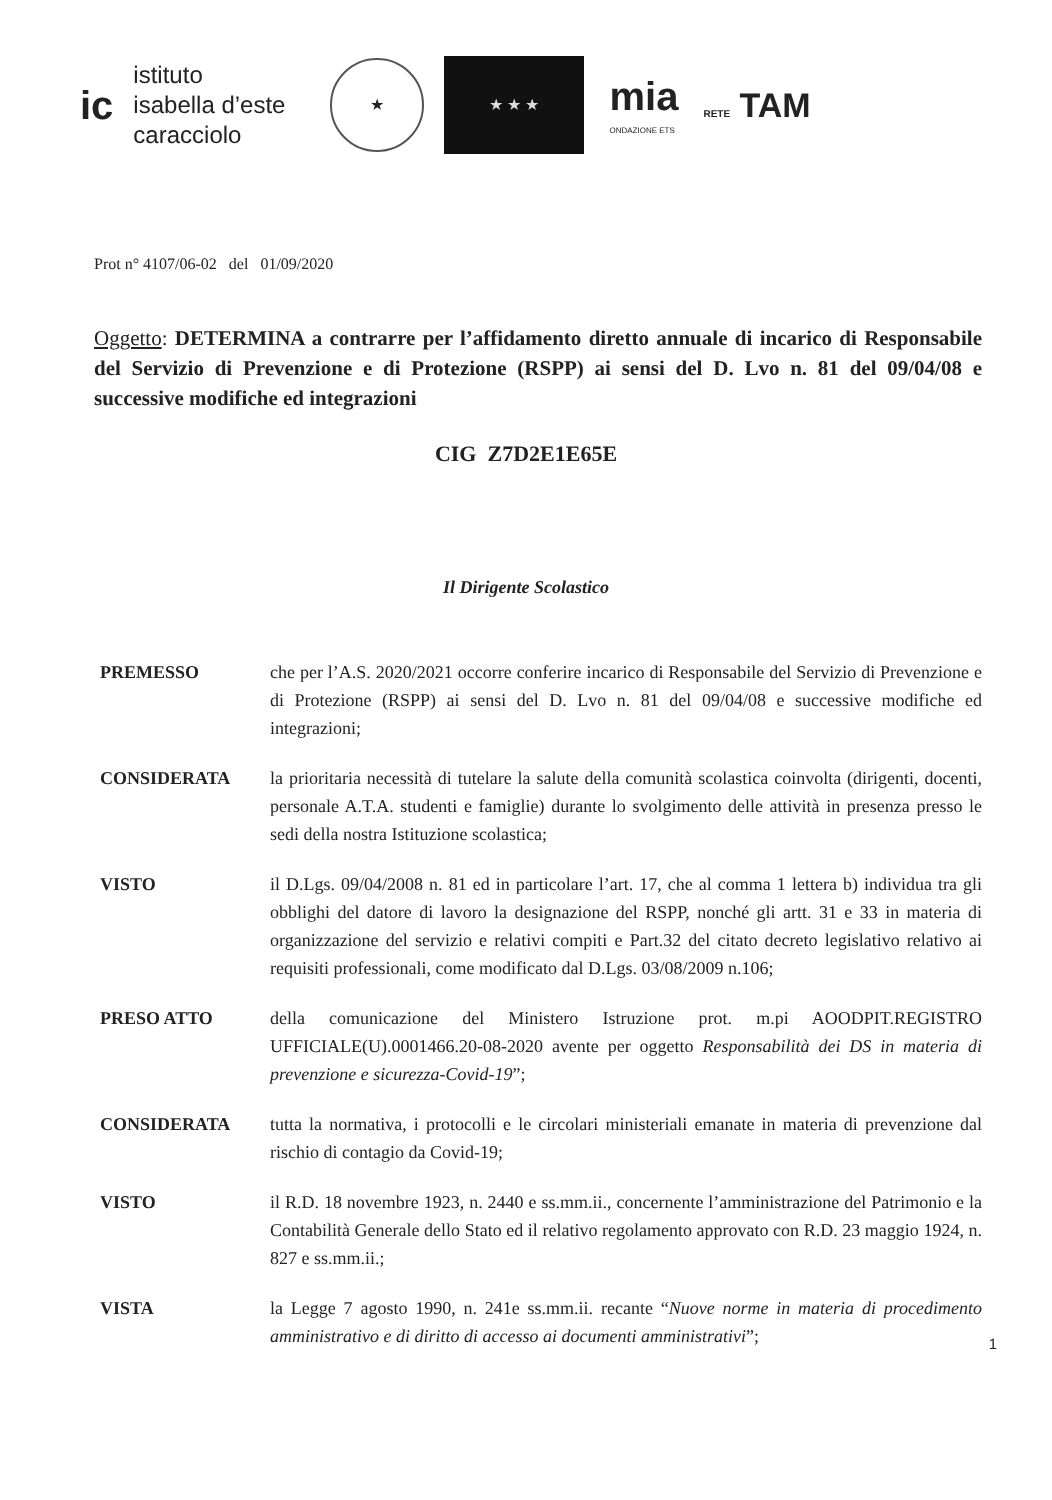ic
istituto
isabella d’este
caracciolo
★
★ ★ ★
mia
ONDAZIONE ETS
RETE TAM
Prot n° 4107/06-02 del 01/09/2020
Oggetto: DETERMINA a contrarre per l’affidamento diretto annuale di incarico di Responsabile del Servizio di Prevenzione e di Protezione (RSPP) ai sensi del D. Lvo n. 81 del 09/04/08 e successive modifiche ed integrazioni
CIG Z7D2E1E65E
Il Dirigente Scolastico
PREMESSO che per l’A.S. 2020/2021 occorre conferire incarico di Responsabile del Servizio di Prevenzione e di Protezione (RSPP) ai sensi del D. Lvo n. 81 del 09/04/08 e successive modifiche ed integrazioni;
CONSIDERATA la prioritaria necessità di tutelare la salute della comunità scolastica coinvolta (dirigenti, docenti, personale A.T.A. studenti e famiglie) durante lo svolgimento delle attività in presenza presso le sedi della nostra Istituzione scolastica;
VISTO il D.Lgs. 09/04/2008 n. 81 ed in particolare l’art. 17, che al comma 1 lettera b) individua tra gli obblighi del datore di lavoro la designazione del RSPP, nonché gli artt. 31 e 33 in materia di organizzazione del servizio e relativi compiti e Part.32 del citato decreto legislativo relativo ai requisiti professionali, come modificato dal D.Lgs. 03/08/2009 n.106;
PRESO ATTO della comunicazione del Ministero Istruzione prot. m.pi AOODPIT.REGISTRO UFFICIALE(U).0001466.20-08-2020 avente per oggetto Responsabilità dei DS in materia di prevenzione e sicurezza-Covid-19”;
CONSIDERATA tutta la normativa, i protocolli e le circolari ministeriali emanate in materia di prevenzione dal rischio di contagio da Covid-19;
VISTO il R.D. 18 novembre 1923, n. 2440 e ss.mm.ii., concernente l’amministrazione del Patrimonio e la Contabilità Generale dello Stato ed il relativo regolamento approvato con R.D. 23 maggio 1924, n. 827 e ss.mm.ii.;
VISTA la Legge 7 agosto 1990, n. 241e ss.mm.ii. recante “Nuove norme in materia di procedimento amministrativo e di diritto di accesso ai documenti amministrativi”;
1